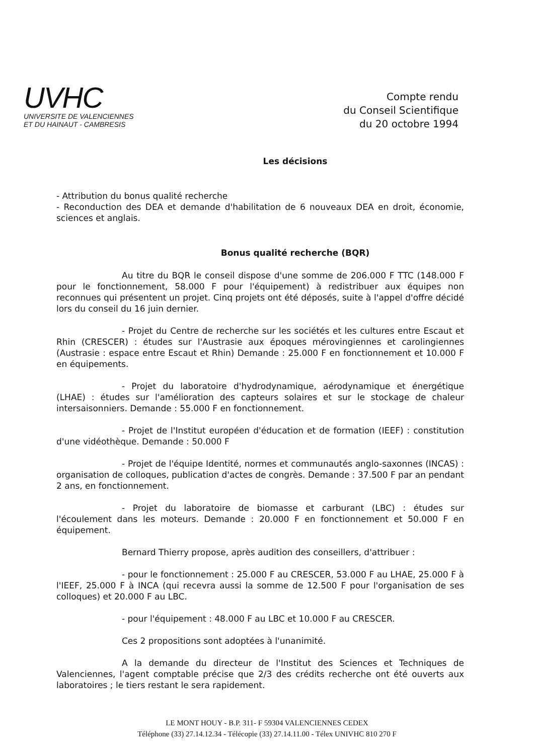UVHC
UNIVERSITE DE VALENCIENNES
ET DU HAINAUT - CAMBRESIS
Compte rendu
du Conseil Scientifique
du 20 octobre 1994
Les décisions
- Attribution du bonus qualité recherche
- Reconduction des DEA et demande d'habilitation de 6 nouveaux DEA en droit, économie, sciences et anglais.
Bonus qualité recherche (BQR)
Au titre du BQR le conseil dispose d'une somme de 206.000 F TTC (148.000 F pour le fonctionnement, 58.000 F pour l'équipement) à redistribuer aux équipes non reconnues qui présentent un projet. Cinq projets ont été déposés, suite à l'appel d'offre décidé lors du conseil du 16 juin dernier.
- Projet du Centre de recherche sur les sociétés et les cultures entre Escaut et Rhin (CRESCER) : études sur l'Austrasie aux époques mérovingiennes et carolingiennes (Austrasie : espace entre Escaut et Rhin) Demande : 25.000 F en fonctionnement et 10.000 F en équipements.
- Projet du laboratoire d'hydrodynamique, aérodynamique et énergétique (LHAE) : études sur l'amélioration des capteurs solaires et sur le stockage de chaleur intersaisonniers. Demande : 55.000 F en fonctionnement.
- Projet de l'Institut européen d'éducation et de formation (IEEF) : constitution d'une vidéothèque. Demande : 50.000 F
- Projet de l'équipe Identité, normes et communautés anglo-saxonnes (INCAS) : organisation de colloques, publication d'actes de congrès. Demande : 37.500 F par an pendant 2 ans, en fonctionnement.
- Projet du laboratoire de biomasse et carburant (LBC) : études sur l'écoulement dans les moteurs. Demande : 20.000 F en fonctionnement et 50.000 F en équipement.
Bernard Thierry propose, après audition des conseillers, d'attribuer :
- pour le fonctionnement : 25.000 F au CRESCER, 53.000 F au LHAE, 25.000 F à l'IEEF, 25.000 F à INCA (qui recevra aussi la somme de 12.500 F pour l'organisation de ses colloques) et 20.000 F au LBC.
- pour l'équipement : 48.000 F au LBC et 10.000 F au CRESCER.
Ces 2 propositions sont adoptées à l'unanimité.
A la demande du directeur de l'Institut des Sciences et Techniques de Valenciennes, l'agent comptable précise que 2/3 des crédits recherche ont été ouverts aux laboratoires ; le tiers restant le sera rapidement.
LE MONT HOUY - B.P. 311- F 59304 VALENCIENNES CEDEX
Téléphone (33) 27.14.12.34 - Télécopie (33) 27.14.11.00 - Télex UNIVHC 810 270 F